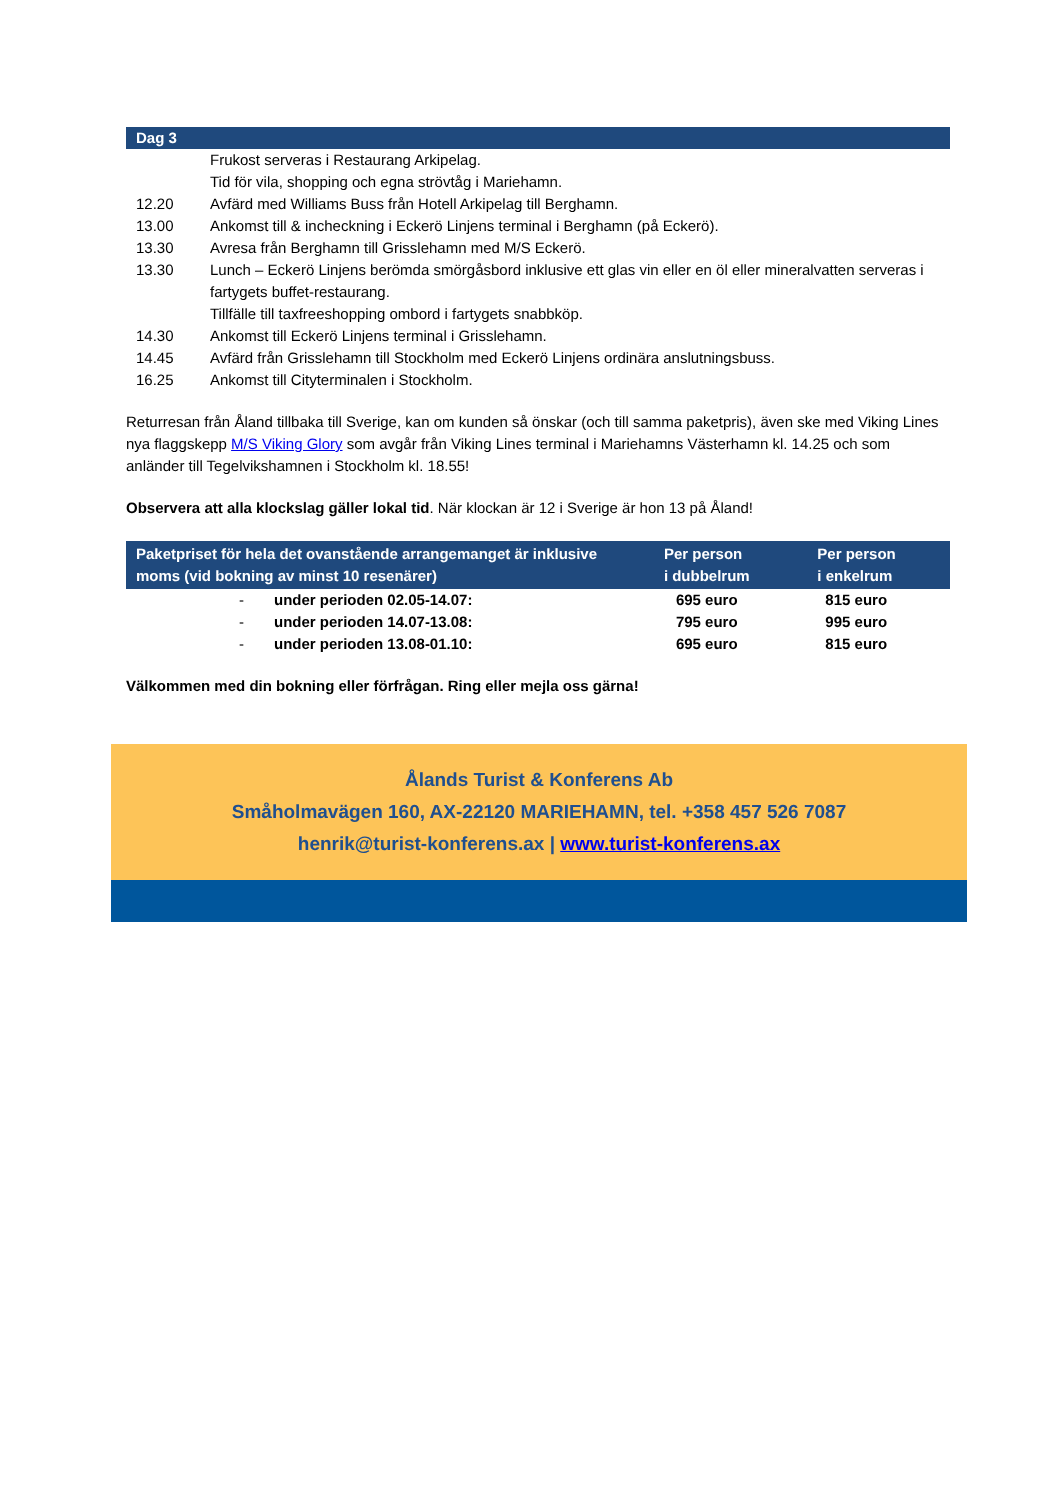Dag 3
| | Frukost serveras i Restaurang Arkipelag. |
| | Tid för vila, shopping och egna strövtåg i Mariehamn. |
| 12.20 | Avfärd med Williams Buss från Hotell Arkipelag till Berghamn. |
| 13.00 | Ankomst till & incheckning i Eckerö Linjens terminal i Berghamn (på Eckerö). |
| 13.30 | Avresa från Berghamn till Grisslehamn med M/S Eckerö. |
| 13.30 | Lunch – Eckerö Linjens berömda smörgåsbord inklusive ett glas vin eller en öl eller mineralvatten serveras i fartygets buffet-restaurang. |
| | Tillfälle till taxfreeshopping ombord i fartygets snabbköp. |
| 14.30 | Ankomst till Eckerö Linjens terminal i Grisslehamn. |
| 14.45 | Avfärd från Grisslehamn till Stockholm med Eckerö Linjens ordinära anslutningsbuss. |
| 16.25 | Ankomst till Cityterminalen i Stockholm. |
Returresan från Åland tillbaka till Sverige, kan om kunden så önskar (och till samma paketpris), även ske med Viking Lines nya flaggskepp M/S Viking Glory som avgår från Viking Lines terminal i Mariehamns Västerhamn kl. 14.25 och som anländer till Tegelvikshamnen i Stockholm kl. 18.55!
Observera att alla klockslag gäller lokal tid. När klockan är 12 i Sverige är hon 13 på Åland!
| Paketpriset för hela det ovanstående arrangemanget är inklusive moms (vid bokning av minst 10 resenärer) | | Per person i dubbelrum | Per person i enkelrum |
| --- | --- | --- | --- |
| - | under perioden 02.05-14.07: | 695 euro | 815 euro |
| - | under perioden 14.07-13.08: | 795 euro | 995 euro |
| - | under perioden 13.08-01.10: | 695 euro | 815 euro |
Välkommen med din bokning eller förfrågan. Ring eller mejla oss gärna!
Ålands Turist & Konferens Ab
Småholmavägen 160, AX-22120 MARIEHAMN, tel. +358 457 526 7087
henrik@turist-konferens.ax | www.turist-konferens.ax